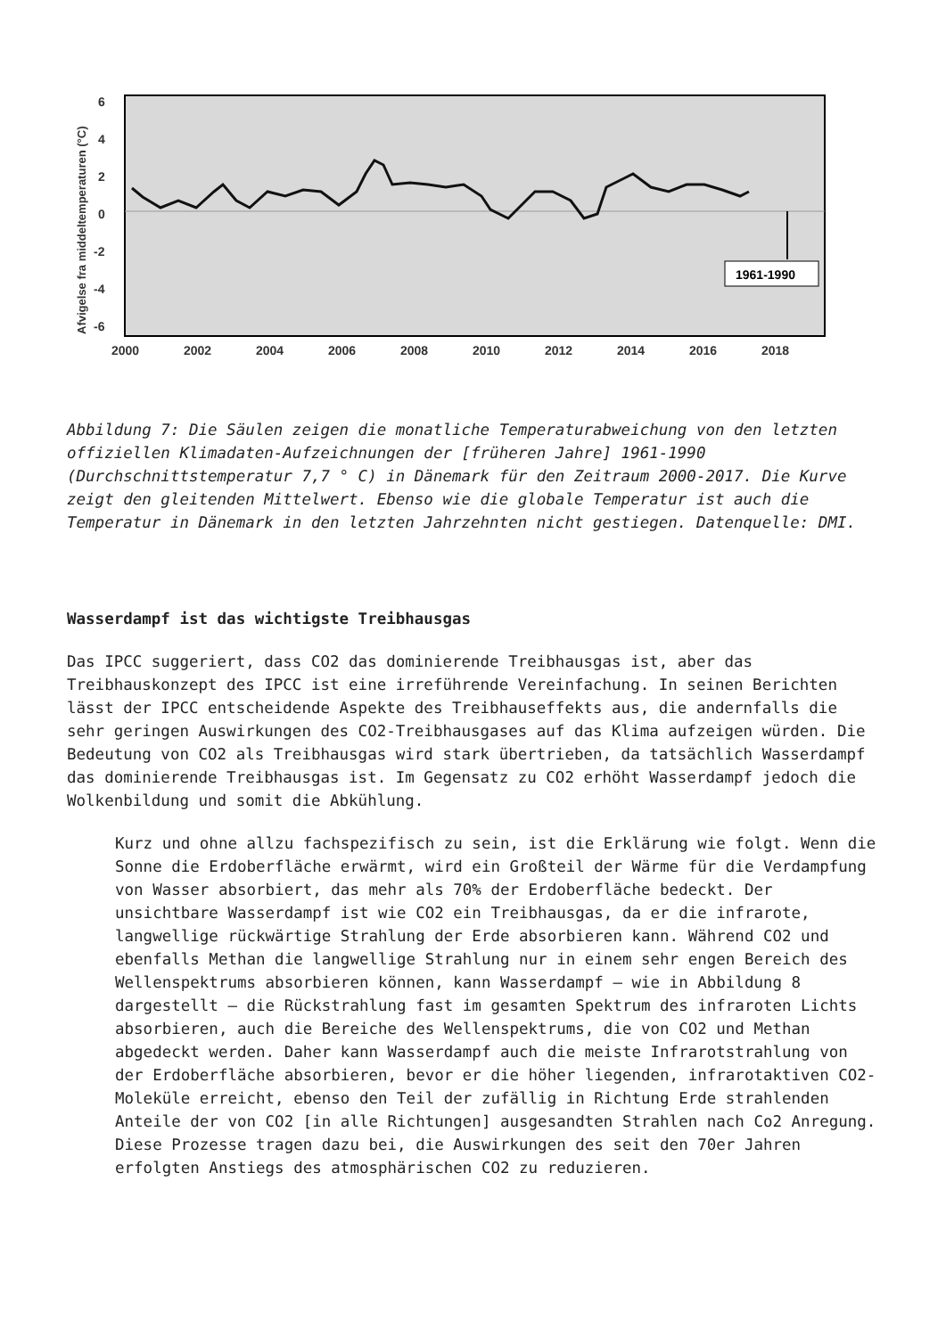6
4
2
0
-2
-4
-6
2000
2002
2004
2006
2008
2010
2012
2014
2016
2018
Afvigelse fra middeltemperaturen (°C)
1961-1990
Abbildung 7: Die Säulen zeigen die monatliche Temperaturabweichung von den letzten offiziellen Klimadaten-Aufzeichnungen der [früheren Jahre] 1961-1990 (Durchschnittstemperatur 7,7 ° C) in Dänemark für den Zeitraum 2000-2017. Die Kurve zeigt den gleitenden Mittelwert. Ebenso wie die globale Temperatur ist auch die Temperatur in Dänemark in den letzten Jahrzehnten nicht gestiegen. Datenquelle: DMI.
Wasserdampf ist das wichtigste Treibhausgas
Das IPCC suggeriert, dass CO2 das dominierende Treibhausgas ist, aber das Treibhauskonzept des IPCC ist eine irreführende Vereinfachung. In seinen Berichten lässt der IPCC entscheidende Aspekte des Treibhauseffekts aus, die andernfalls die sehr geringen Auswirkungen des CO2-Treibhausgases auf das Klima aufzeigen würden. Die Bedeutung von CO2 als Treibhausgas wird stark übertrieben, da tatsächlich Wasserdampf das dominierende Treibhausgas ist. Im Gegensatz zu CO2 erhöht Wasserdampf jedoch die Wolkenbildung und somit die Abkühlung.
Kurz und ohne allzu fachspezifisch zu sein, ist die Erklärung wie folgt. Wenn die Sonne die Erdoberfläche erwärmt, wird ein Großteil der Wärme für die Verdampfung von Wasser absorbiert, das mehr als 70% der Erdoberfläche bedeckt. Der unsichtbare Wasserdampf ist wie CO2 ein Treibhausgas, da er die infrarote, langwellige rückwärtige Strahlung der Erde absorbieren kann. Während CO2 und ebenfalls Methan die langwellige Strahlung nur in einem sehr engen Bereich des Wellenspektrums absorbieren können, kann Wasserdampf – wie in Abbildung 8 dargestellt – die Rückstrahlung fast im gesamten Spektrum des infraroten Lichts absorbieren, auch die Bereiche des Wellenspektrums, die von CO2 und Methan abgedeckt werden. Daher kann Wasserdampf auch die meiste Infrarotstrahlung von der Erdoberfläche absorbieren, bevor er die höher liegenden, infrarotaktiven CO2-Moleküle erreicht, ebenso den Teil der zufällig in Richtung Erde strahlenden Anteile der von CO2 [in alle Richtungen] ausgesandten Strahlen nach Co2 Anregung. Diese Prozesse tragen dazu bei, die Auswirkungen des seit den 70er Jahren erfolgten Anstiegs des atmosphärischen CO2 zu reduzieren.